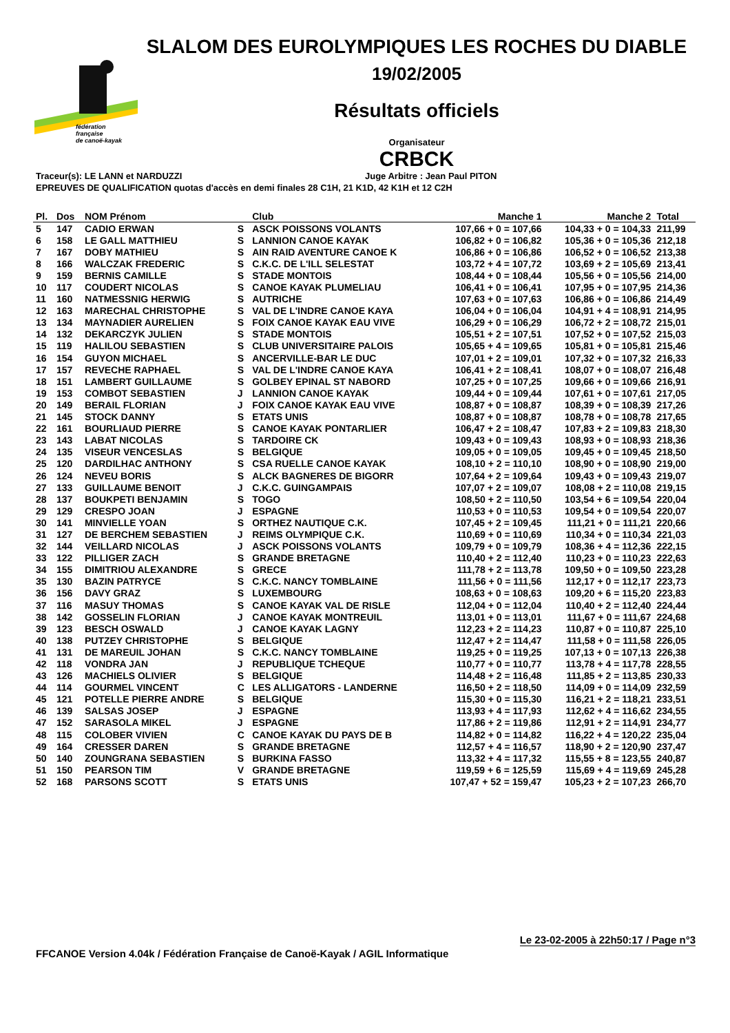fédération
française
de canoë-kayak
SLALOM DES EUROLYMPIQUES LES ROCHES DU DIABLE
19/02/2005
Résultats officiels
Organisateur
CRBCK
Traceur(s): LE LANN et NARDUZZI Juge Arbitre : Jean Paul PITON
EPREUVES DE QUALIFICATION quotas d'accès en demi finales 28 C1H, 21 K1D, 42 K1H et 12 C2H
| Pl. | Dos | NOM Prénom | | Club | Manche 1 | Manche 2 | Total |
| --- | --- | --- | --- | --- | --- | --- | --- |
| 5 | 147 | CADIO ERWAN | S | ASCK POISSONS VOLANTS | 107,66 + 0 = 107,66 | 104,33 + 0 = 104,33 | 211,99 |
| 6 | 158 | LE GALL MATTHIEU | S | LANNION CANOE KAYAK | 106,82 + 0 = 106,82 | 105,36 + 0 = 105,36 | 212,18 |
| 7 | 167 | DOBY MATHIEU | S | AIN RAID AVENTURE CANOE K | 106,86 + 0 = 106,86 | 106,52 + 0 = 106,52 | 213,38 |
| 8 | 166 | WALCZAK FREDERIC | S | C.K.C. DE L'ILL SELESTAT | 103,72 + 4 = 107,72 | 103,69 + 2 = 105,69 | 213,41 |
| 9 | 159 | BERNIS CAMILLE | S | STADE MONTOIS | 108,44 + 0 = 108,44 | 105,56 + 0 = 105,56 | 214,00 |
| 10 | 117 | COUDERT NICOLAS | S | CANOE KAYAK PLUMELIAU | 106,41 + 0 = 106,41 | 107,95 + 0 = 107,95 | 214,36 |
| 11 | 160 | NATMESSNIG HERWIG | S | AUTRICHE | 107,63 + 0 = 107,63 | 106,86 + 0 = 106,86 | 214,49 |
| 12 | 163 | MARECHAL CHRISTOPHE | S | VAL DE L'INDRE CANOE KAYA | 106,04 + 0 = 106,04 | 104,91 + 4 = 108,91 | 214,95 |
| 13 | 134 | MAYNADIER AURELIEN | S | FOIX CANOE KAYAK EAU VIVE | 106,29 + 0 = 106,29 | 106,72 + 2 = 108,72 | 215,01 |
| 14 | 132 | DEKARCZYK JULIEN | S | STADE MONTOIS | 105,51 + 2 = 107,51 | 107,52 + 0 = 107,52 | 215,03 |
| 15 | 119 | HALILOU SEBASTIEN | S | CLUB UNIVERSITAIRE PALOIS | 105,65 + 4 = 109,65 | 105,81 + 0 = 105,81 | 215,46 |
| 16 | 154 | GUYON MICHAEL | S | ANCERVILLE-BAR LE DUC | 107,01 + 2 = 109,01 | 107,32 + 0 = 107,32 | 216,33 |
| 17 | 157 | REVECHE RAPHAEL | S | VAL DE L'INDRE CANOE KAYA | 106,41 + 2 = 108,41 | 108,07 + 0 = 108,07 | 216,48 |
| 18 | 151 | LAMBERT GUILLAUME | S | GOLBEY EPINAL ST NABORD | 107,25 + 0 = 107,25 | 109,66 + 0 = 109,66 | 216,91 |
| 19 | 153 | COMBOT SEBASTIEN | J | LANNION CANOE KAYAK | 109,44 + 0 = 109,44 | 107,61 + 0 = 107,61 | 217,05 |
| 20 | 149 | BERAIL FLORIAN | J | FOIX CANOE KAYAK EAU VIVE | 108,87 + 0 = 108,87 | 108,39 + 0 = 108,39 | 217,26 |
| 21 | 145 | STOCK DANNY | S | ETATS UNIS | 108,87 + 0 = 108,87 | 108,78 + 0 = 108,78 | 217,65 |
| 22 | 161 | BOURLIAUD PIERRE | S | CANOE KAYAK PONTARLIER | 106,47 + 2 = 108,47 | 107,83 + 2 = 109,83 | 218,30 |
| 23 | 143 | LABAT NICOLAS | S | TARDOIRE CK | 109,43 + 0 = 109,43 | 108,93 + 0 = 108,93 | 218,36 |
| 24 | 135 | VISEUR VENCESLAS | S | BELGIQUE | 109,05 + 0 = 109,05 | 109,45 + 0 = 109,45 | 218,50 |
| 25 | 120 | DARDILHAC ANTHONY | S | CSA RUELLE CANOE KAYAK | 108,10 + 2 = 110,10 | 108,90 + 0 = 108,90 | 219,00 |
| 26 | 124 | NEVEU BORIS | S | ALCK BAGNERES DE BIGORR | 107,64 + 2 = 109,64 | 109,43 + 0 = 109,43 | 219,07 |
| 27 | 133 | GUILLAUME BENOIT | J | C.K.C. GUINGAMPAIS | 107,07 + 2 = 109,07 | 108,08 + 2 = 110,08 | 219,15 |
| 28 | 137 | BOUKPETI BENJAMIN | S | TOGO | 108,50 + 2 = 110,50 | 103,54 + 6 = 109,54 | 220,04 |
| 29 | 129 | CRESPO JOAN | J | ESPAGNE | 110,53 + 0 = 110,53 | 109,54 + 0 = 109,54 | 220,07 |
| 30 | 141 | MINVIELLE YOAN | S | ORTHEZ NAUTIQUE C.K. | 107,45 + 2 = 109,45 | 111,21 + 0 = 111,21 | 220,66 |
| 31 | 127 | DE BERCHEM SEBASTIEN | J | REIMS OLYMPIQUE C.K. | 110,69 + 0 = 110,69 | 110,34 + 0 = 110,34 | 221,03 |
| 32 | 144 | VEILLARD NICOLAS | J | ASCK POISSONS VOLANTS | 109,79 + 0 = 109,79 | 108,36 + 4 = 112,36 | 222,15 |
| 33 | 122 | PILLIGER ZACH | S | GRANDE BRETAGNE | 110,40 + 2 = 112,40 | 110,23 + 0 = 110,23 | 222,63 |
| 34 | 155 | DIMITRIOU ALEXANDRE | S | GRECE | 111,78 + 2 = 113,78 | 109,50 + 0 = 109,50 | 223,28 |
| 35 | 130 | BAZIN PATRYCE | S | C.K.C. NANCY TOMBLAINE | 111,56 + 0 = 111,56 | 112,17 + 0 = 112,17 | 223,73 |
| 36 | 156 | DAVY GRAZ | S | LUXEMBOURG | 108,63 + 0 = 108,63 | 109,20 + 6 = 115,20 | 223,83 |
| 37 | 116 | MASUY THOMAS | S | CANOE KAYAK VAL DE RISLE | 112,04 + 0 = 112,04 | 110,40 + 2 = 112,40 | 224,44 |
| 38 | 142 | GOSSELIN FLORIAN | J | CANOE KAYAK MONTREUIL | 113,01 + 0 = 113,01 | 111,67 + 0 = 111,67 | 224,68 |
| 39 | 123 | BESCH OSWALD | J | CANOE KAYAK LAGNY | 112,23 + 2 = 114,23 | 110,87 + 0 = 110,87 | 225,10 |
| 40 | 138 | PUTZEY CHRISTOPHE | S | BELGIQUE | 112,47 + 2 = 114,47 | 111,58 + 0 = 111,58 | 226,05 |
| 41 | 131 | DE MAREUIL JOHAN | S | C.K.C. NANCY TOMBLAINE | 119,25 + 0 = 119,25 | 107,13 + 0 = 107,13 | 226,38 |
| 42 | 118 | VONDRA JAN | J | REPUBLIQUE TCHEQUE | 110,77 + 0 = 110,77 | 113,78 + 4 = 117,78 | 228,55 |
| 43 | 126 | MACHIELS OLIVIER | S | BELGIQUE | 114,48 + 2 = 116,48 | 111,85 + 2 = 113,85 | 230,33 |
| 44 | 114 | GOURMEL VINCENT | C | LES ALLIGATORS - LANDERNE | 116,50 + 2 = 118,50 | 114,09 + 0 = 114,09 | 232,59 |
| 45 | 121 | POTELLE PIERRE ANDRE | S | BELGIQUE | 115,30 + 0 = 115,30 | 116,21 + 2 = 118,21 | 233,51 |
| 46 | 139 | SALSAS JOSEP | J | ESPAGNE | 113,93 + 4 = 117,93 | 112,62 + 4 = 116,62 | 234,55 |
| 47 | 152 | SARASOLA MIKEL | J | ESPAGNE | 117,86 + 2 = 119,86 | 112,91 + 2 = 114,91 | 234,77 |
| 48 | 115 | COLOBER VIVIEN | C | CANOE KAYAK DU PAYS DE B | 114,82 + 0 = 114,82 | 116,22 + 4 = 120,22 | 235,04 |
| 49 | 164 | CRESSER DAREN | S | GRANDE BRETAGNE | 112,57 + 4 = 116,57 | 118,90 + 2 = 120,90 | 237,47 |
| 50 | 140 | ZOUNGRANA SEBASTIEN | S | BURKINA FASSO | 113,32 + 4 = 117,32 | 115,55 + 8 = 123,55 | 240,87 |
| 51 | 150 | PEARSON TIM | V | GRANDE BRETAGNE | 119,59 + 6 = 125,59 | 115,69 + 4 = 119,69 | 245,28 |
| 52 | 168 | PARSONS SCOTT | S | ETATS UNIS | 107,47 + 52 = 159,47 | 105,23 + 2 = 107,23 | 266,70 |
Le 23-02-2005 à 22h50:17 / Page n°3
FFCANOE Version 4.04k / Fédération Française de Canoë-Kayak / AGIL Informatique